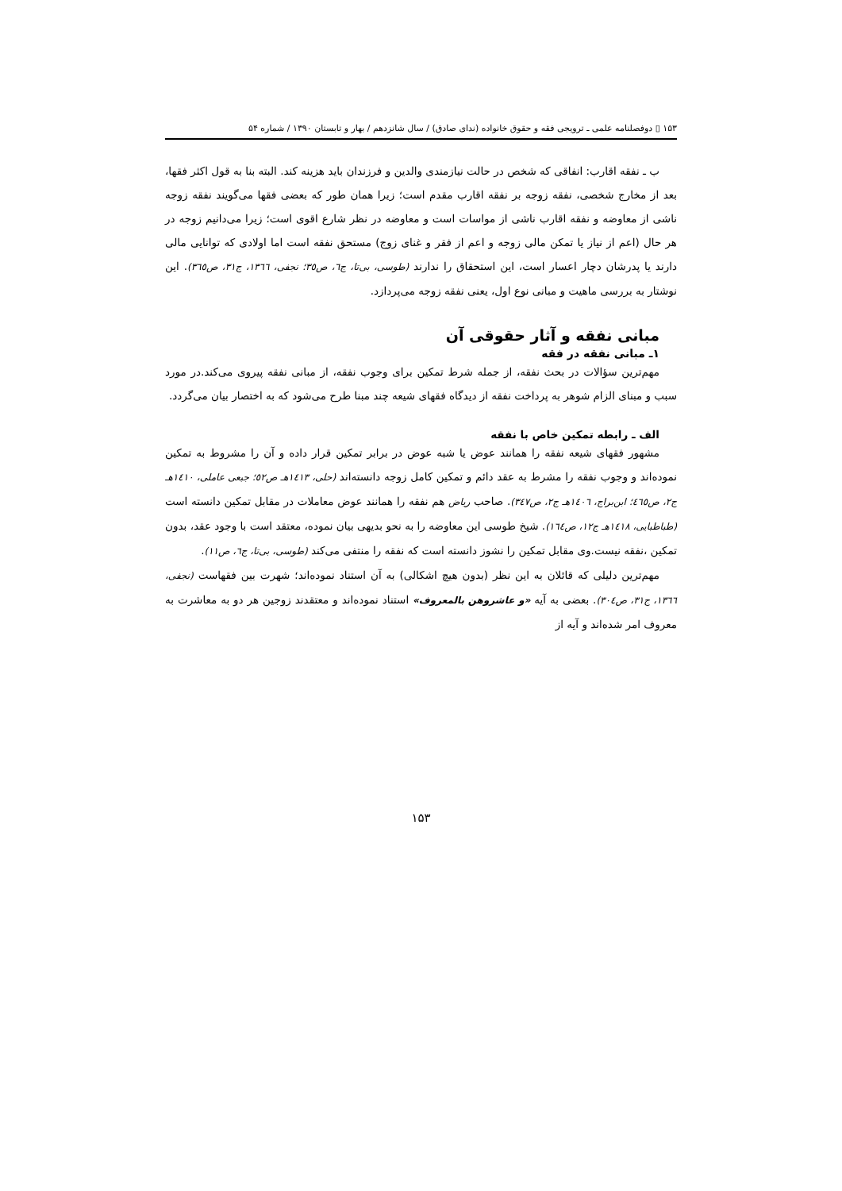۱۵۳ ▯ دوفصلنامه علمی ـ ترویجی فقه و حقوق خانواده (ندای صادق) / سال شانزدهم / بهار و تابستان ۱۳۹۰ / شماره ۵۴
ب ـ نفقه اقارب: انفاقی که شخص در حالت نیازمندی والدین و فرزندان باید هزینه کند. البته بنا به قول اکثر فقها، بعد از مخارج شخصی، نفقه زوجه بر نفقه اقارب مقدم است؛ زیرا همان طور که بعضی فقها می‌گویند نفقه زوجه ناشی از معاوضه و نفقه اقارب ناشی از مواسات است و معاوضه در نظر شارع اقوی است؛ زیرا می‌دانیم زوجه در هر حال (اعم از نیاز یا تمکن مالی زوجه و اعم از فقر و غنای زوج) مستحق نفقه است اما اولادی که توانایی مالی دارند یا پدرشان دچار اعسار است، این استحقاق را ندارند (طوسی، بی‌تا، ج٦، ص٣٥؛ نجفی، ١٣٦٦، ج٣١، ص٣٦٥). این نوشتار به بررسی ماهیت و مبانی نوع اول، یعنی نفقه زوجه می‌پردازد.
مبانی نفقه و آثار حقوقی آن
۱ـ مبانی نفقه در فقه
مهم‌ترین سؤالات در بحث نفقه، از جمله شرط تمکین برای وجوب نفقه، از مبانی نفقه پیروی می‌کند.در مورد سبب و مبنای الزام شوهر به پرداخت نفقه از دیدگاه فقهای شیعه چند مبنا طرح می‌شود که به اختصار بیان می‌گردد.
الف ـ رابطه تمکین خاص با نفقه
مشهور فقهای شیعه نفقه را همانند عوض یا شبه عوض در برابر تمکین قرار داده و آن را مشروط به تمکین نموده‌اند و وجوب نفقه را مشرط به عقد دائم و تمکین کامل زوجه دانسته‌اند (حلی، ١٤١٣هـ ص٥٢؛ جبعی عاملی، ١٤١٠هـ ج٢، ص٤٦٥؛ ابن‌براج، ١٤٠٦هـ ج٢، ص٣٤٧). صاحب ریاض هم نفقه را همانند عوض معاملات در مقابل تمکین دانسته است (طباطبایی، ١٤١٨هـ ج١٢، ص١٦٤). شیخ طوسی این معاوضه را به نحو بدیهی بیان نموده، معتقد است با وجود عقد، بدون تمکین ،نفقه نیست.وی مقابل تمکین را نشوز دانسته است که نفقه را منتفی می‌کند (طوسی، بی‌تا، ج٦، ص١١).
مهم‌ترین دلیلی که قائلان به این نظر (بدون هیچ اشکالی) به آن استناد نموده‌اند؛ شهرت بین فقهاست (نجفی، ١٣٦٦، ج٣١، ص٣٠٤). بعضی به آیه «و عاشروهن بالمعروف» استناد نموده‌اند و معتقدند زوجین هر دو به معاشرت به معروف امر شده‌اند و آیه از
۱۵۳